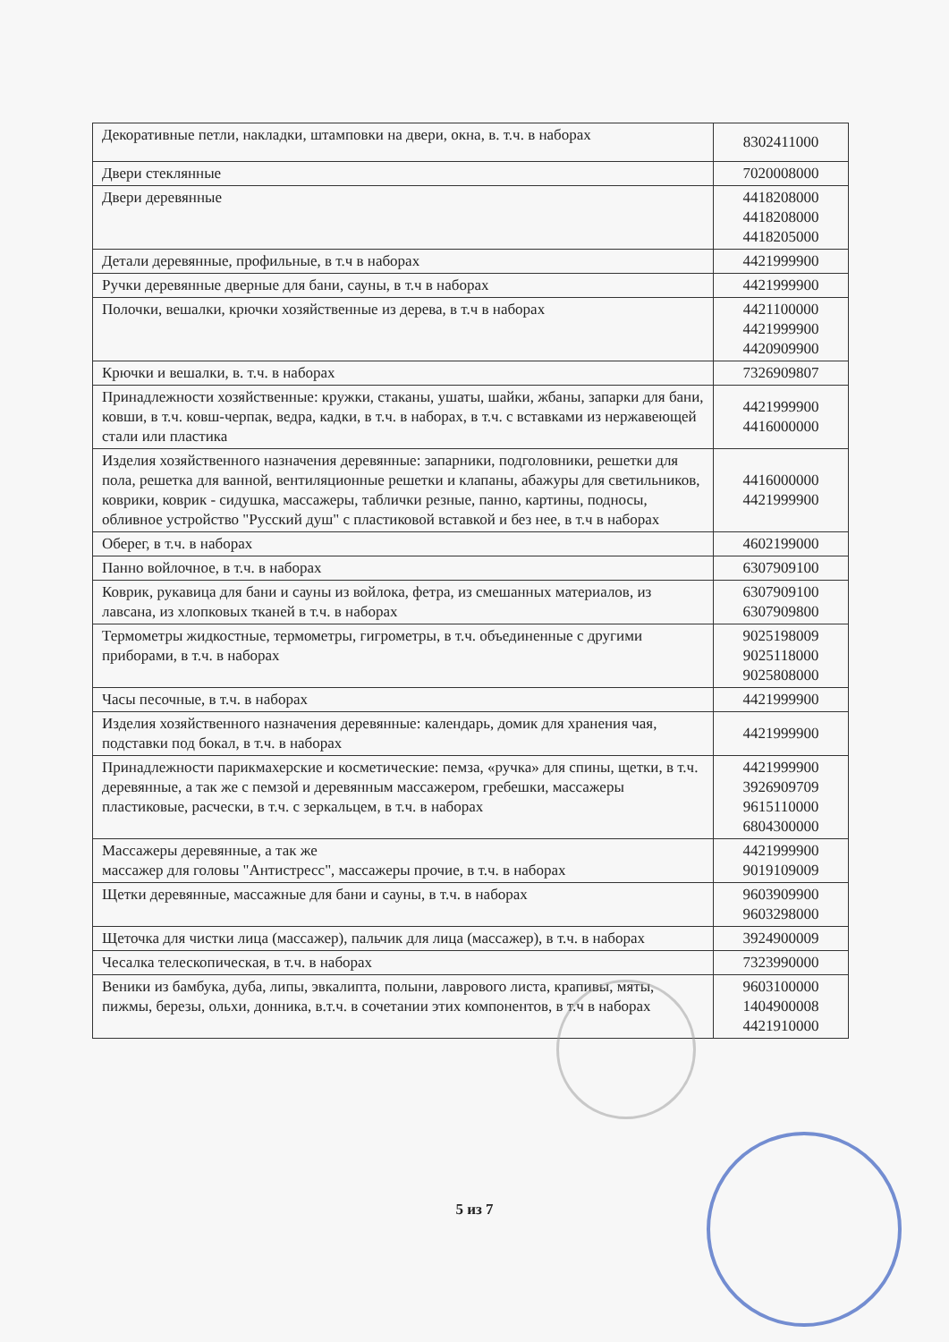| Декоративные петли, накладки, штамповки на двери, окна, в. т.ч. в наборах | 8302411000 |
| Двери стеклянные | 7020008000 |
| Двери деревянные | 4418208000 4418208000 4418205000 |
| Детали деревянные, профильные, в т.ч в наборах | 4421999900 |
| Ручки деревянные дверные для бани, сауны, в т.ч в наборах | 4421999900 |
| Полочки, вешалки, крючки хозяйственные из дерева, в т.ч в наборах | 4421100000 4421999900 4420909900 |
| Крючки и вешалки, в. т.ч. в наборах | 7326909807 |
| Принадлежности хозяйственные: кружки, стаканы, ушаты, шайки, жбаны, запарки для бани, ковши, в т.ч. ковш-черпак, ведра, кадки, в т.ч. в наборах, в т.ч. с вставками из нержавеющей стали или пластика | 4421999900 4416000000 |
| Изделия хозяйственного назначения деревянные: запарники, подголовники, решетки для пола, решетка для ванной, вентиляционные решетки и клапаны, абажуры для светильников, коврики, коврик - сидушка, массажеры, таблички резные, панно, картины, подносы, обливное устройство "Русский душ" с пластиковой вставкой и без нее, в т.ч в наборах | 4416000000 4421999900 |
| Оберег, в т.ч. в наборах | 4602199000 |
| Панно войлочное, в т.ч. в наборах | 6307909100 |
| Коврик, рукавица для бани и сауны из войлока, фетра, из смешанных материалов, из лавсана, из хлопковых тканей в т.ч. в наборах | 6307909100 6307909800 |
| Термометры жидкостные, термометры, гигрометры, в т.ч. объединенные с другими приборами, в т.ч. в наборах | 9025198009 9025118000 9025808000 |
| Часы песочные, в т.ч. в наборах | 4421999900 |
| Изделия хозяйственного назначения деревянные: календарь, домик для хранения чая, подставки под бокал, в т.ч. в наборах | 4421999900 |
| Принадлежности парикмахерские и косметические: пемза, «ручка» для спины, щетки, в т.ч. деревянные, а так же с пемзой и деревянным массажером, гребешки, массажеры пластиковые, расчески, в т.ч. с зеркальцем, в т.ч. в наборах | 4421999900 3926909709 9615110000 6804300000 |
| Массажеры деревянные, а так же массажер для головы "Антистресс", массажеры прочие, в т.ч. в наборах | 4421999900 9019109009 |
| Щетки деревянные, массажные для бани и сауны, в т.ч. в наборах | 9603909900 9603298000 |
| Щеточка для чистки лица (массажер), пальчик для лица (массажер), в т.ч. в наборах | 3924900009 |
| Чесалка телескопическая, в т.ч. в наборах | 7323990000 |
| Веники из бамбука, дуба, липы, эвкалипта, полыни, лаврового листа, крапивы, мяты, пижмы, березы, ольхи, донника, в.т.ч. в сочетании этих компонентов, в т.ч в наборах | 9603100000 1404900008 4421910000 |
5 из 7